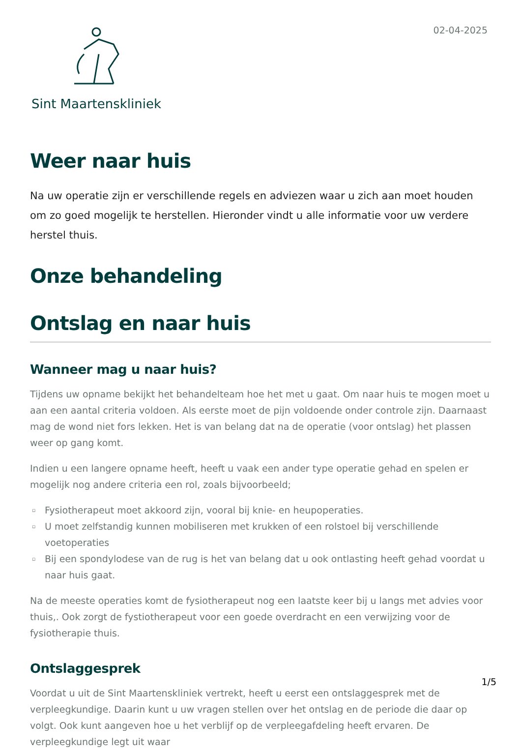Sint Maartenskliniek
02-04-2025
Weer naar huis
Na uw operatie zijn er verschillende regels en adviezen waar u zich aan moet houden om zo goed mogelijk te herstellen. Hieronder vindt u alle informatie voor uw verdere herstel thuis.
Onze behandeling
Ontslag en naar huis
Wanneer mag u naar huis?
Tijdens uw opname bekijkt het behandelteam hoe het met u gaat. Om naar huis te mogen moet u aan een aantal criteria voldoen. Als eerste moet de pijn voldoende onder controle zijn. Daarnaast mag de wond niet fors lekken. Het is van belang dat na de operatie (voor ontslag) het plassen weer op gang komt.
Indien u een langere opname heeft, heeft u vaak een ander type operatie gehad en spelen er mogelijk nog andere criteria een rol, zoals bijvoorbeeld;
Fysiotherapeut moet akkoord zijn, vooral bij knie- en heupoperaties.
U moet zelfstandig kunnen mobiliseren met krukken of een rolstoel bij verschillende voetoperaties
Bij een spondylodese van de rug is het van belang dat u ook ontlasting heeft gehad voordat u naar huis gaat.
Na de meeste operaties komt de fysiotherapeut nog een laatste keer bij u langs met advies voor thuis,. Ook zorgt de fystiotherapeut voor een goede overdracht en een verwijzing voor de fysiotherapie thuis.
Ontslaggesprek
Voordat u uit de Sint Maartenskliniek vertrekt, heeft u eerst een ontslaggesprek met de verpleegkundige. Daarin kunt u uw vragen stellen over het ontslag en de periode die daar op volgt. Ook kunt aangeven hoe u het verblijf op de verpleegafdeling heeft ervaren. De verpleegkundige legt uit waar
1/5